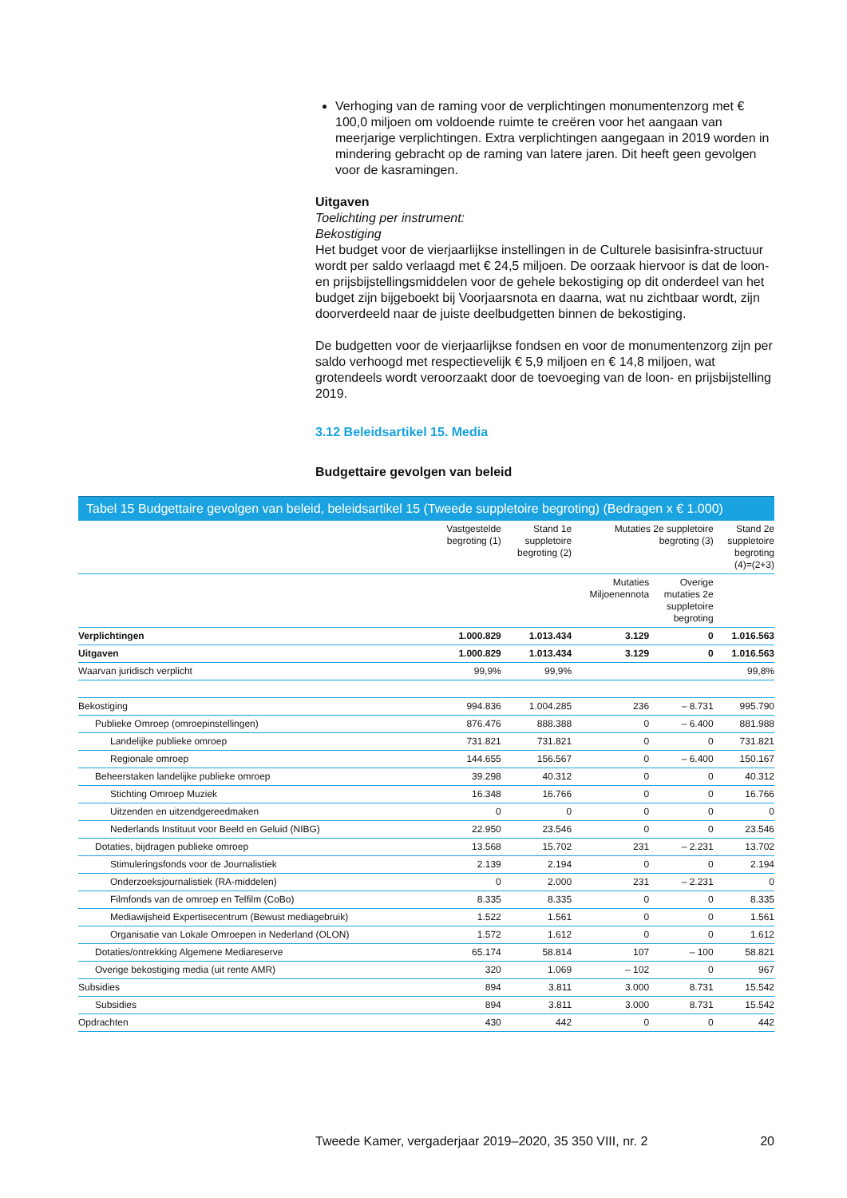Verhoging van de raming voor de verplichtingen monumentenzorg met € 100,0 miljoen om voldoende ruimte te creëren voor het aangaan van meerjarige verplichtingen. Extra verplichtingen aangegaan in 2019 worden in mindering gebracht op de raming van latere jaren. Dit heeft geen gevolgen voor de kasramingen.
Uitgaven
Toelichting per instrument:
Bekostiging
Het budget voor de vierjaarlijkse instellingen in de Culturele basisinfra-structuur wordt per saldo verlaagd met € 24,5 miljoen. De oorzaak hiervoor is dat de loon- en prijsbijstellingsmiddelen voor de gehele bekostiging op dit onderdeel van het budget zijn bijgeboekt bij Voorjaarsnota en daarna, wat nu zichtbaar wordt, zijn doorverdeeld naar de juiste deelbudgetten binnen de bekostiging.
De budgetten voor de vierjaarlijkse fondsen en voor de monumentenzorg zijn per saldo verhoogd met respectievelijk € 5,9 miljoen en € 14,8 miljoen, wat grotendeels wordt veroorzaakt door de toevoeging van de loon- en prijsbijstelling 2019.
3.12 Beleidsartikel 15. Media
Budgettaire gevolgen van beleid
Tabel 15 Budgettaire gevolgen van beleid, beleidsartikel 15 (Tweede suppletoire begroting) (Bedragen x € 1.000)
| | Vastgestelde begroting (1) | Stand 1e suppletoire begroting (2) | Mutaties 2e suppletoire begroting (3) | | Stand 2e suppletoire begroting (4)=(2+3) |
| --- | --- | --- | --- | --- | --- |
| | | | Mutaties Miljoenennota | Overige mutaties 2e suppletoire begroting | |
| Verplichtingen | 1.000.829 | 1.013.434 | 3.129 | 0 | 1.016.563 |
| Uitgaven | 1.000.829 | 1.013.434 | 3.129 | 0 | 1.016.563 |
| Waarvan juridisch verplicht | 99,9% | 99,9% | | | 99,8% |
| Bekostiging | 994.836 | 1.004.285 | 236 | – 8.731 | 995.790 |
| Publieke Omroep (omroepinstellingen) | 876.476 | 888.388 | 0 | – 6.400 | 881.988 |
| Landelijke publieke omroep | 731.821 | 731.821 | 0 | 0 | 731.821 |
| Regionale omroep | 144.655 | 156.567 | 0 | – 6.400 | 150.167 |
| Beheerstaken landelijke publieke omroep | 39.298 | 40.312 | 0 | 0 | 40.312 |
| Stichting Omroep Muziek | 16.348 | 16.766 | 0 | 0 | 16.766 |
| Uitzenden en uitzendgereedmaken | 0 | 0 | 0 | 0 | 0 |
| Nederlands Instituut voor Beeld en Geluid (NIBG) | 22.950 | 23.546 | 0 | 0 | 23.546 |
| Dotaties, bijdragen publieke omroep | 13.568 | 15.702 | 231 | – 2.231 | 13.702 |
| Stimuleringsfonds voor de Journalistiek | 2.139 | 2.194 | 0 | 0 | 2.194 |
| Onderzoeksjournalistiek (RA-middelen) | 0 | 2.000 | 231 | – 2.231 | 0 |
| Filmfonds van de omroep en Telfilm (CoBo) | 8.335 | 8.335 | 0 | 0 | 8.335 |
| Mediawijsheid Expertisecentrum (Bewust mediagebruik) | 1.522 | 1.561 | 0 | 0 | 1.561 |
| Organisatie van Lokale Omroepen in Nederland (OLON) | 1.572 | 1.612 | 0 | 0 | 1.612 |
| Dotaties/ontrekking Algemene Mediareserve | 65.174 | 58.814 | 107 | – 100 | 58.821 |
| Overige bekostiging media (uit rente AMR) | 320 | 1.069 | – 102 | 0 | 967 |
| Subsidies | 894 | 3.811 | 3.000 | 8.731 | 15.542 |
| Subsidies | 894 | 3.811 | 3.000 | 8.731 | 15.542 |
| Opdrachten | 430 | 442 | 0 | 0 | 442 |
Tweede Kamer, vergaderjaar 2019–2020, 35 350 VIII, nr. 2 20